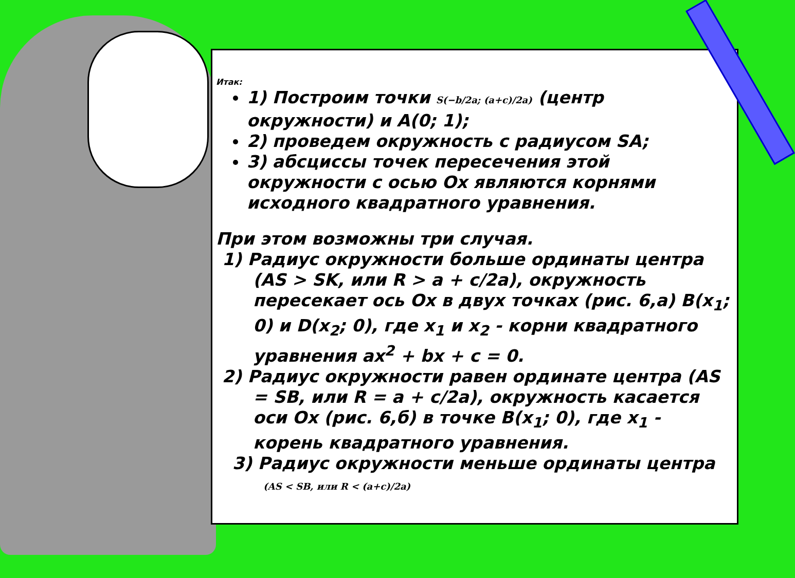Итак:
1) Построим точки S(−b/2a; (a+c)/2a) (центр окружности) и A(0; 1);
2) проведем окружность с радиусом SA;
3) абсциссы точек пересечения этой окружности с осью Ox являются корнями исходного квадратного уравнения.
При этом возможны три случая.
1) Радиус окружности больше ординаты центра (AS > SK, или R > a + c/2a), окружность пересекает ось Ox в двух точках (рис. 6,а) B(x<sub>1</sub>; 0) и D(x<sub>2</sub>; 0), где x<sub>1</sub> и x<sub>2</sub> - корни квадратного уравнения ax<sup>2</sup> + bx + c = 0.
2) Радиус окружности равен ординате центра (AS = SB, или R = a + c/2a), окружность касается оси Ox (рис. 6,б) в точке B(x<sub>1</sub>; 0), где x<sub>1</sub> - корень квадратного уравнения.
3) Радиус окружности меньше ординаты центра (AS < SB, или R < (a+c)/2a)